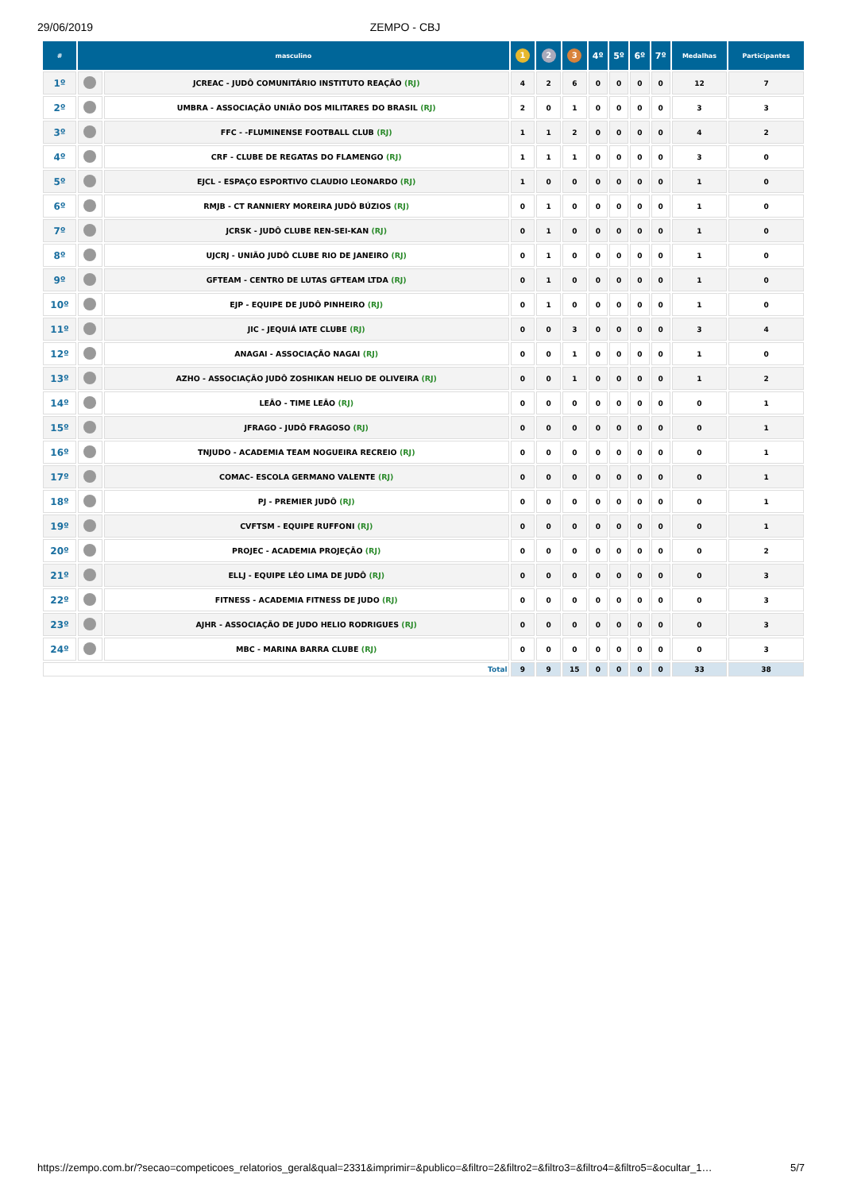29/06/2019 ZEMPO - CBJ
| # | masculino | | 1 | 2 | 3 | 4º | 5º | 6º | 7º | Medalhas | Participantes |
| --- | --- | --- | --- | --- | --- | --- | --- | --- | --- | --- | --- |
| 1º | | JCREAC - JUDÔ COMUNITÁRIO INSTITUTO REAÇÃO (RJ) | 4 | 2 | 6 | 0 | 0 | 0 | 0 | 12 | 7 |
| 2º | | UMBRA - ASSOCIAÇÃO UNIÃO DOS MILITARES DO BRASIL (RJ) | 2 | 0 | 1 | 0 | 0 | 0 | 0 | 3 | 3 |
| 3º | | FFC - -FLUMINENSE FOOTBALL CLUB (RJ) | 1 | 1 | 2 | 0 | 0 | 0 | 0 | 4 | 2 |
| 4º | | CRF - CLUBE DE REGATAS DO FLAMENGO (RJ) | 1 | 1 | 1 | 0 | 0 | 0 | 0 | 3 | 0 |
| 5º | | EJCL - ESPAÇO ESPORTIVO CLAUDIO LEONARDO (RJ) | 1 | 0 | 0 | 0 | 0 | 0 | 0 | 1 | 0 |
| 6º | | RMJB - CT RANNIERY MOREIRA JUDÔ BÚZIOS (RJ) | 0 | 1 | 0 | 0 | 0 | 0 | 0 | 1 | 0 |
| 7º | | JCRSK - JUDÔ CLUBE REN-SEI-KAN (RJ) | 0 | 1 | 0 | 0 | 0 | 0 | 0 | 1 | 0 |
| 8º | | UJCRJ - UNIÃO JUDÔ CLUBE RIO DE JANEIRO (RJ) | 0 | 1 | 0 | 0 | 0 | 0 | 0 | 1 | 0 |
| 9º | | GFTEAM - CENTRO DE LUTAS GFTEAM LTDA (RJ) | 0 | 1 | 0 | 0 | 0 | 0 | 0 | 1 | 0 |
| 10º | | EJP - EQUIPE DE JUDÔ PINHEIRO (RJ) | 0 | 1 | 0 | 0 | 0 | 0 | 0 | 1 | 0 |
| 11º | | JIC - JEQUIÁ IATE CLUBE (RJ) | 0 | 0 | 3 | 0 | 0 | 0 | 0 | 3 | 4 |
| 12º | | ANAGAI - ASSOCIAÇÃO NAGAI (RJ) | 0 | 0 | 1 | 0 | 0 | 0 | 0 | 1 | 0 |
| 13º | | AZHO - ASSOCIAÇÃO JUDÔ ZOSHIKAN HELIO DE OLIVEIRA (RJ) | 0 | 0 | 1 | 0 | 0 | 0 | 0 | 1 | 2 |
| 14º | | LEÃO - TIME LEÃO (RJ) | 0 | 0 | 0 | 0 | 0 | 0 | 0 | 0 | 1 |
| 15º | | JFRAGO - JUDÔ FRAGOSO (RJ) | 0 | 0 | 0 | 0 | 0 | 0 | 0 | 0 | 1 |
| 16º | | TNJUDO - ACADEMIA TEAM NOGUEIRA RECREIO (RJ) | 0 | 0 | 0 | 0 | 0 | 0 | 0 | 0 | 1 |
| 17º | | COMAC- ESCOLA GERMANO VALENTE (RJ) | 0 | 0 | 0 | 0 | 0 | 0 | 0 | 0 | 1 |
| 18º | | PJ - PREMIER JUDÔ (RJ) | 0 | 0 | 0 | 0 | 0 | 0 | 0 | 0 | 1 |
| 19º | | CVFTSM - EQUIPE RUFFONI (RJ) | 0 | 0 | 0 | 0 | 0 | 0 | 0 | 0 | 1 |
| 20º | | PROJEC - ACADEMIA PROJEÇÃO (RJ) | 0 | 0 | 0 | 0 | 0 | 0 | 0 | 0 | 2 |
| 21º | | ELLJ - EQUIPE LÉO LIMA DE JUDÔ (RJ) | 0 | 0 | 0 | 0 | 0 | 0 | 0 | 0 | 3 |
| 22º | | FITNESS - ACADEMIA FITNESS DE JUDO (RJ) | 0 | 0 | 0 | 0 | 0 | 0 | 0 | 0 | 3 |
| 23º | | AJHR - ASSOCIAÇÃO DE JUDO HELIO RODRIGUES (RJ) | 0 | 0 | 0 | 0 | 0 | 0 | 0 | 0 | 3 |
| 24º | | MBC - MARINA BARRA CLUBE (RJ) | 0 | 0 | 0 | 0 | 0 | 0 | 0 | 0 | 3 |
| Total | | | 9 | 9 | 15 | 0 | 0 | 0 | 0 | 33 | 38 |
https://zempo.com.br/?secao=competicoes_relatorios_geral&qual=2331&imprimir=&publico=&filtro=2&filtro2=&filtro3=&filtro4=&filtro5=&ocultar_1… 5/7